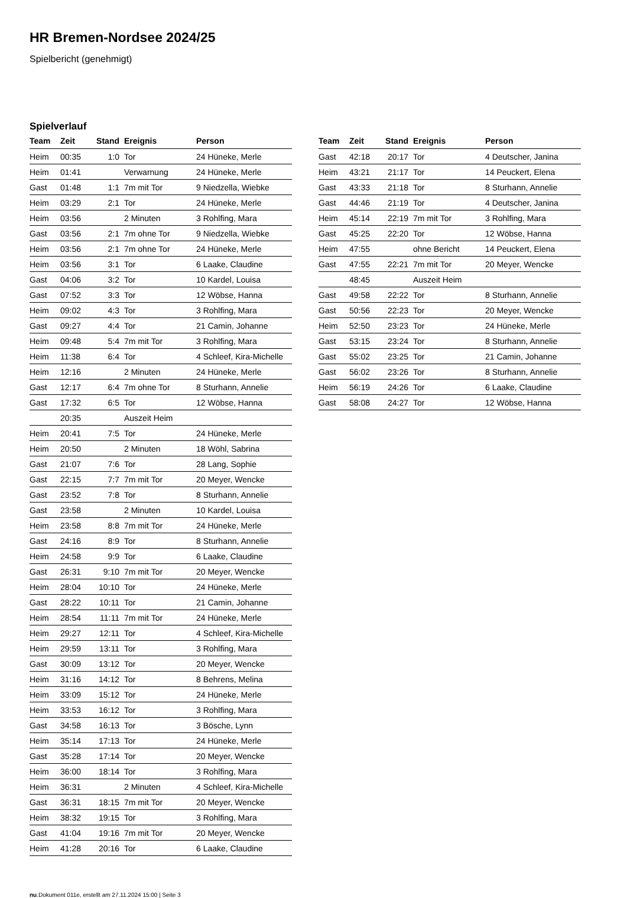HR Bremen-Nordsee 2024/25
Spielbericht (genehmigt)
Spielverlauf
| Team | Zeit | Stand | Ereignis | Person |
| --- | --- | --- | --- | --- |
| Heim | 00:35 | 1:0 | Tor | 24 Hüneke, Merle |
| Heim | 01:41 | | Verwarnung | 24 Hüneke, Merle |
| Gast | 01:48 | 1:1 | 7m mit Tor | 9 Niedzella, Wiebke |
| Heim | 03:29 | 2:1 | Tor | 24 Hüneke, Merle |
| Heim | 03:56 | | 2 Minuten | 3 Rohlfing, Mara |
| Gast | 03:56 | 2:1 | 7m ohne Tor | 9 Niedzella, Wiebke |
| Heim | 03:56 | 2:1 | 7m ohne Tor | 24 Hüneke, Merle |
| Heim | 03:56 | 3:1 | Tor | 6 Laake, Claudine |
| Gast | 04:06 | 3:2 | Tor | 10 Kardel, Louisa |
| Gast | 07:52 | 3:3 | Tor | 12 Wöbse, Hanna |
| Heim | 09:02 | 4:3 | Tor | 3 Rohlfing, Mara |
| Gast | 09:27 | 4:4 | Tor | 21 Camin, Johanne |
| Heim | 09:48 | 5:4 | 7m mit Tor | 3 Rohlfing, Mara |
| Heim | 11:38 | 6:4 | Tor | 4 Schleef, Kira-Michelle |
| Heim | 12:16 | | 2 Minuten | 24 Hüneke, Merle |
| Gast | 12:17 | 6:4 | 7m ohne Tor | 8 Sturhann, Annelie |
| Gast | 17:32 | 6:5 | Tor | 12 Wöbse, Hanna |
| | 20:35 | | Auszeit Heim | |
| Heim | 20:41 | 7:5 | Tor | 24 Hüneke, Merle |
| Heim | 20:50 | | 2 Minuten | 18 Wöhl, Sabrina |
| Gast | 21:07 | 7:6 | Tor | 28 Lang, Sophie |
| Gast | 22:15 | 7:7 | 7m mit Tor | 20 Meyer, Wencke |
| Gast | 23:52 | 7:8 | Tor | 8 Sturhann, Annelie |
| Gast | 23:58 | | 2 Minuten | 10 Kardel, Louisa |
| Heim | 23:58 | 8:8 | 7m mit Tor | 24 Hüneke, Merle |
| Gast | 24:16 | 8:9 | Tor | 8 Sturhann, Annelie |
| Heim | 24:58 | 9:9 | Tor | 6 Laake, Claudine |
| Gast | 26:31 | 9:10 | 7m mit Tor | 20 Meyer, Wencke |
| Heim | 28:04 | 10:10 | Tor | 24 Hüneke, Merle |
| Gast | 28:22 | 10:11 | Tor | 21 Camin, Johanne |
| Heim | 28:54 | 11:11 | 7m mit Tor | 24 Hüneke, Merle |
| Heim | 29:27 | 12:11 | Tor | 4 Schleef, Kira-Michelle |
| Heim | 29:59 | 13:11 | Tor | 3 Rohlfing, Mara |
| Gast | 30:09 | 13:12 | Tor | 20 Meyer, Wencke |
| Heim | 31:16 | 14:12 | Tor | 8 Behrens, Melina |
| Heim | 33:09 | 15:12 | Tor | 24 Hüneke, Merle |
| Heim | 33:53 | 16:12 | Tor | 3 Rohlfing, Mara |
| Gast | 34:58 | 16:13 | Tor | 3 Bösche, Lynn |
| Heim | 35:14 | 17:13 | Tor | 24 Hüneke, Merle |
| Gast | 35:28 | 17:14 | Tor | 20 Meyer, Wencke |
| Heim | 36:00 | 18:14 | Tor | 3 Rohlfing, Mara |
| Heim | 36:31 | | 2 Minuten | 4 Schleef, Kira-Michelle |
| Gast | 36:31 | 18:15 | 7m mit Tor | 20 Meyer, Wencke |
| Heim | 38:32 | 19:15 | Tor | 3 Rohlfing, Mara |
| Gast | 41:04 | 19:16 | 7m mit Tor | 20 Meyer, Wencke |
| Heim | 41:28 | 20:16 | Tor | 6 Laake, Claudine |
| Team | Zeit | Stand | Ereignis | Person |
| --- | --- | --- | --- | --- |
| Gast | 42:18 | 20:17 | Tor | 4 Deutscher, Janina |
| Heim | 43:21 | 21:17 | Tor | 14 Peuckert, Elena |
| Gast | 43:33 | 21:18 | Tor | 8 Sturhann, Annelie |
| Gast | 44:46 | 21:19 | Tor | 4 Deutscher, Janina |
| Heim | 45:14 | 22:19 | 7m mit Tor | 3 Rohlfing, Mara |
| Gast | 45:25 | 22:20 | Tor | 12 Wöbse, Hanna |
| Heim | 47:55 | | ohne Bericht | 14 Peuckert, Elena |
| Gast | 47:55 | 22:21 | 7m mit Tor | 20 Meyer, Wencke |
| | 48:45 | | Auszeit Heim | |
| Gast | 49:58 | 22:22 | Tor | 8 Sturhann, Annelie |
| Gast | 50:56 | 22:23 | Tor | 20 Meyer, Wencke |
| Heim | 52:50 | 23:23 | Tor | 24 Hüneke, Merle |
| Gast | 53:15 | 23:24 | Tor | 8 Sturhann, Annelie |
| Gast | 55:02 | 23:25 | Tor | 21 Camin, Johanne |
| Gast | 56:02 | 23:26 | Tor | 8 Sturhann, Annelie |
| Heim | 56:19 | 24:26 | Tor | 6 Laake, Claudine |
| Gast | 58:08 | 24:27 | Tor | 12 Wöbse, Hanna |
nu.Dokument 011e, erstellt am 27.11.2024 15:00 | Seite 3